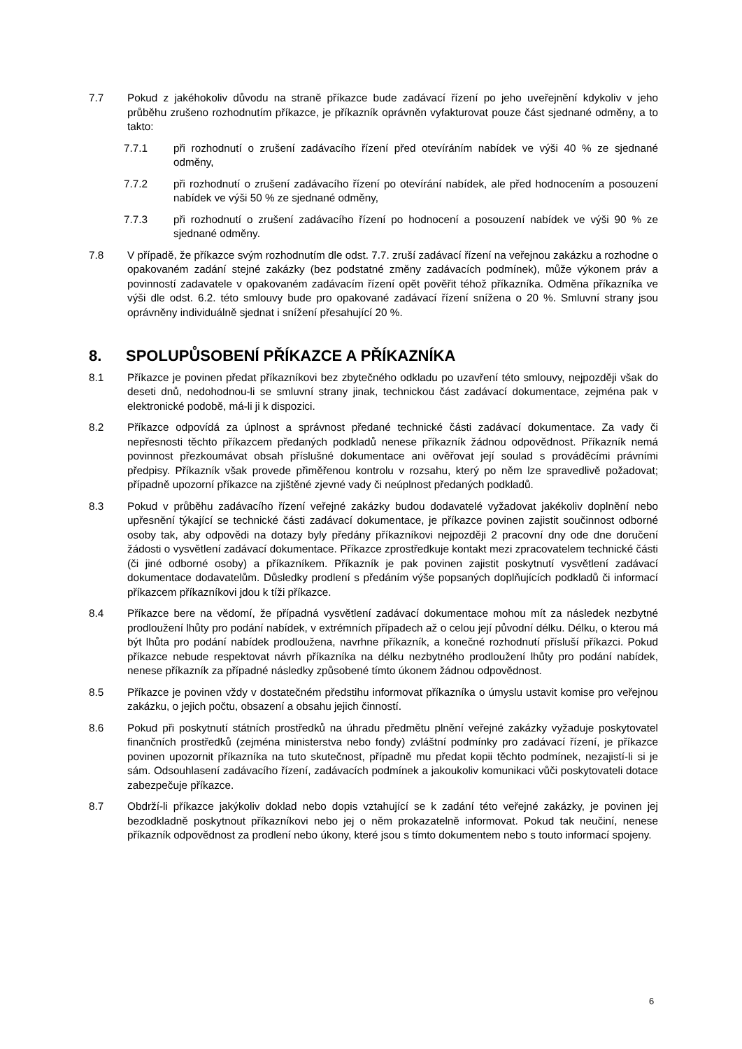7.7 Pokud z jakéhokoliv důvodu na straně příkazce bude zadávací řízení po jeho uveřejnění kdykoliv v jeho průběhu zrušeno rozhodnutím příkazce, je příkazník oprávněn vyfakturovat pouze část sjednané odměny, a to takto:
7.7.1 při rozhodnutí o zrušení zadávacího řízení před otevíráním nabídek ve výši 40 % ze sjednané odměny,
7.7.2 při rozhodnutí o zrušení zadávacího řízení po otevírání nabídek, ale před hodnocením a posouzení nabídek ve výši 50 % ze sjednané odměny,
7.7.3 při rozhodnutí o zrušení zadávacího řízení po hodnocení a posouzení nabídek ve výši 90 % ze sjednané odměny.
7.8 V případě, že příkazce svým rozhodnutím dle odst. 7.7. zruší zadávací řízení na veřejnou zakázku a rozhodne o opakovaném zadání stejné zakázky (bez podstatné změny zadávacích podmínek), může výkonem práv a povinností zadavatele v opakovaném zadávacím řízení opět pověřit téhož příkazníka. Odměna příkazníka ve výši dle odst. 6.2. této smlouvy bude pro opakované zadávací řízení snížena o 20 %. Smluvní strany jsou oprávněny individuálně sjednat i snížení přesahující 20 %.
8. SPOLUPŮSOBENÍ PŘÍKAZCE A PŘÍKAZNÍKA
8.1 Příkazce je povinen předat příkazníkovi bez zbytečného odkladu po uzavření této smlouvy, nejpozději však do deseti dnů, nedohodnou-li se smluvní strany jinak, technickou část zadávací dokumentace, zejména pak v elektronické podobě, má-li ji k dispozici.
8.2 Příkazce odpovídá za úplnost a správnost předané technické části zadávací dokumentace. Za vady či nepřesnosti těchto příkazcem předaných podkladů nenese příkazník žádnou odpovědnost. Příkazník nemá povinnost přezkoumávat obsah příslušné dokumentace ani ověřovat její soulad s prováděcími právními předpisy. Příkazník však provede přiměřenou kontrolu v rozsahu, který po něm lze spravedlivě požadovat; případně upozorní příkazce na zjištěné zjevné vady či neúplnost předaných podkladů.
8.3 Pokud v průběhu zadávacího řízení veřejné zakázky budou dodavatelé vyžadovat jakékoliv doplnění nebo upřesnění týkající se technické části zadávací dokumentace, je příkazce povinen zajistit součinnost odborné osoby tak, aby odpovědi na dotazy byly předány příkazníkovi nejpozději 2 pracovní dny ode dne doručení žádosti o vysvětlení zadávací dokumentace. Příkazce zprostředkuje kontakt mezi zpracovatelem technické části (či jiné odborné osoby) a příkazníkem. Příkazník je pak povinen zajistit poskytnutí vysvětlení zadávací dokumentace dodavatelům. Důsledky prodlení s předáním výše popsaných doplňujících podkladů či informací příkazcem příkazníkovi jdou k tíži příkazce.
8.4 Příkazce bere na vědomí, že případná vysvětlení zadávací dokumentace mohou mít za následek nezbytné prodloužení lhůty pro podání nabídek, v extrémních případech až o celou její původní délku. Délku, o kterou má být lhůta pro podání nabídek prodloužena, navrhne příkazník, a konečné rozhodnutí přísluší příkazci. Pokud příkazce nebude respektovat návrh příkazníka na délku nezbytného prodloužení lhůty pro podání nabídek, nenese příkazník za případné následky způsobené tímto úkonem žádnou odpovědnost.
8.5 Příkazce je povinen vždy v dostatečném předstihu informovat příkazníka o úmyslu ustavit komise pro veřejnou zakázku, o jejich počtu, obsazení a obsahu jejich činností.
8.6 Pokud při poskytnutí státních prostředků na úhradu předmětu plnění veřejné zakázky vyžaduje poskytovatel finančních prostředků (zejména ministerstva nebo fondy) zvláštní podmínky pro zadávací řízení, je příkazce povinen upozornit příkazníka na tuto skutečnost, případně mu předat kopii těchto podmínek, nezajistí-li si je sám. Odsouhlasení zadávacího řízení, zadávacích podmínek a jakoukoliv komunikaci vůči poskytovateli dotace zabezpečuje příkazce.
8.7 Obdrží-li příkazce jakýkoliv doklad nebo dopis vztahující se k zadání této veřejné zakázky, je povinen jej bezodkladně poskytnout příkazníkovi nebo jej o něm prokazatelně informovat. Pokud tak neučiní, nenese příkazník odpovědnost za prodlení nebo úkony, které jsou s tímto dokumentem nebo s touto informací spojeny.
6